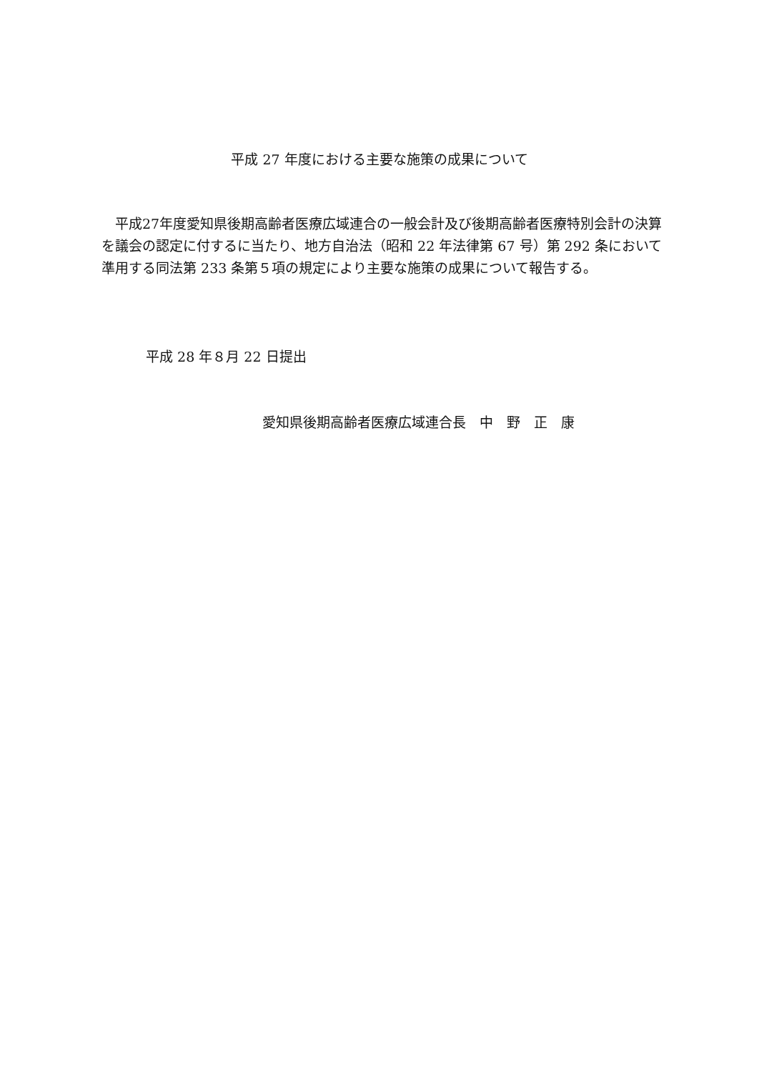平成 27 年度における主要な施策の成果について
平成27年度愛知県後期高齢者医療広域連合の一般会計及び後期高齢者医療特別会計の決算を議会の認定に付するに当たり、地方自治法（昭和 22 年法律第 67 号）第 292 条において準用する同法第 233 条第５項の規定により主要な施策の成果について報告する。
平成 28 年８月 22 日提出
愛知県後期高齢者医療広域連合長　中　野　正　康